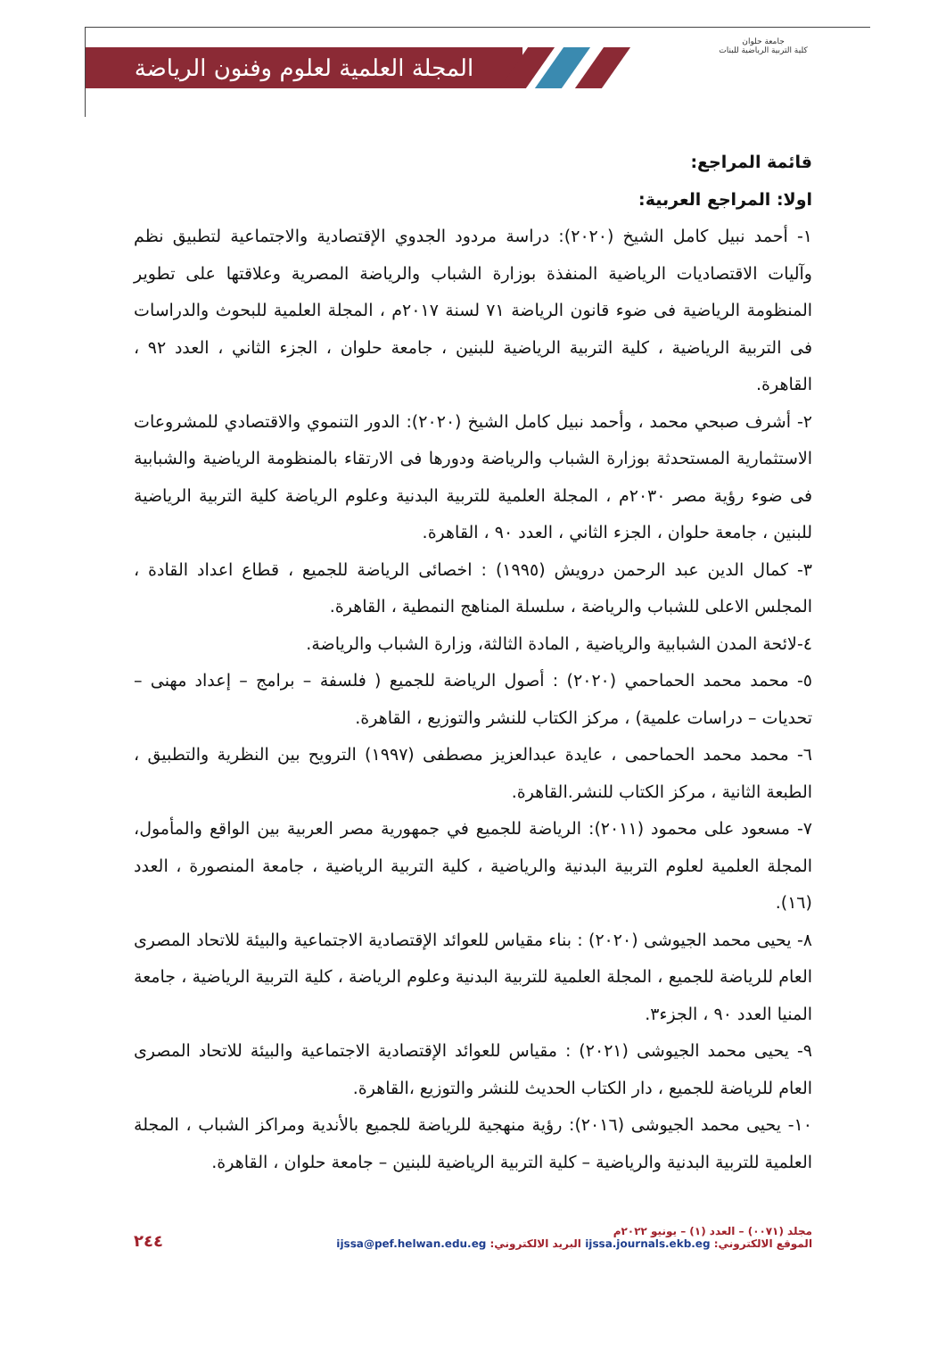المجلة العلمية لعلوم وفنون الرياضة
جامعة حلوان
كلية التربية الرياضية للبنات
قائمة المراجع:
اولا: المراجع العربية:
١- أحمد نبيل كامل الشيخ (٢٠٢٠): دراسة مردود الجدوي الإقتصادية والاجتماعية لتطبيق نظم وآليات الاقتصاديات الرياضية المنفذة بوزارة الشباب والرياضة المصرية وعلاقتها على تطوير المنظومة الرياضية فى ضوء قانون الرياضة ٧١ لسنة ٢٠١٧م ، المجلة العلمية للبحوث والدراسات فى التربية الرياضية ، كلية التربية الرياضية للبنين ، جامعة حلوان ، الجزء الثاني ، العدد ٩٢ ، القاهرة.
٢- أشرف صبحي محمد ، وأحمد نبيل كامل الشيخ (٢٠٢٠): الدور التنموي والاقتصادي للمشروعات الاستثمارية المستحدثة بوزارة الشباب والرياضة ودورها فى الارتقاء بالمنظومة الرياضية والشبابية فى ضوء رؤية مصر ٢٠٣٠م ، المجلة العلمية للتربية البدنية وعلوم الرياضة كلية التربية الرياضية للبنين ، جامعة حلوان ، الجزء الثاني ، العدد ٩٠ ، القاهرة.
٣- كمال الدين عبد الرحمن درويش (١٩٩٥) : اخصائى الرياضة للجميع ، قطاع اعداد القادة ، المجلس الاعلى للشباب والرياضة ، سلسلة المناهج النمطية ، القاهرة.
٤-لائحة المدن الشبابية والرياضية , المادة الثالثة، وزارة الشباب والرياضة.
٥- محمد محمد الحماحمي (٢٠٢٠) : أصول الرياضة للجميع ( فلسفة – برامج – إعداد مهنى – تحديات – دراسات علمية) ، مركز الكتاب للنشر والتوزيع ، القاهرة.
٦- محمد محمد الحماحمى ، عايدة عبدالعزيز مصطفى (١٩٩٧) الترويح بين النظرية والتطبيق ، الطبعة الثانية ، مركز الكتاب للنشر.القاهرة.
٧- مسعود على محمود (٢٠١١): الرياضة للجميع في جمهورية مصر العربية بين الواقع والمأمول، المجلة العلمية لعلوم التربية البدنية والرياضية ، كلية التربية الرياضية ، جامعة المنصورة ، العدد (١٦).
٨- يحيى محمد الجيوشى (٢٠٢٠) : بناء مقياس للعوائد الإقتصادية الاجتماعية والبيئة للاتحاد المصرى العام للرياضة للجميع ، المجلة العلمية للتربية البدنية وعلوم الرياضة ، كلية التربية الرياضية ، جامعة المنيا العدد ٩٠ ، الجزء٣.
٩- يحيى محمد الجيوشى (٢٠٢١) : مقياس للعوائد الإقتصادية الاجتماعية والبيئة للاتحاد المصرى العام للرياضة للجميع ، دار الكتاب الحديث للنشر والتوزيع ،القاهرة.
١٠- يحيى محمد الجيوشى (٢٠١٦): رؤية منهجية للرياضة للجميع بالأندية ومراكز الشباب ، المجلة العلمية للتربية البدنية والرياضية – كلية التربية الرياضية للبنين – جامعة حلوان ، القاهرة.
مجلد (٠٠٧١) – العدد (١) – يونيو ٢٠٢٢م
الموقع الالكتروني: ijssa.journals.ekb.eg البريد الالكتروني: ijssa@pef.helwan.edu.eg
٢٤٤